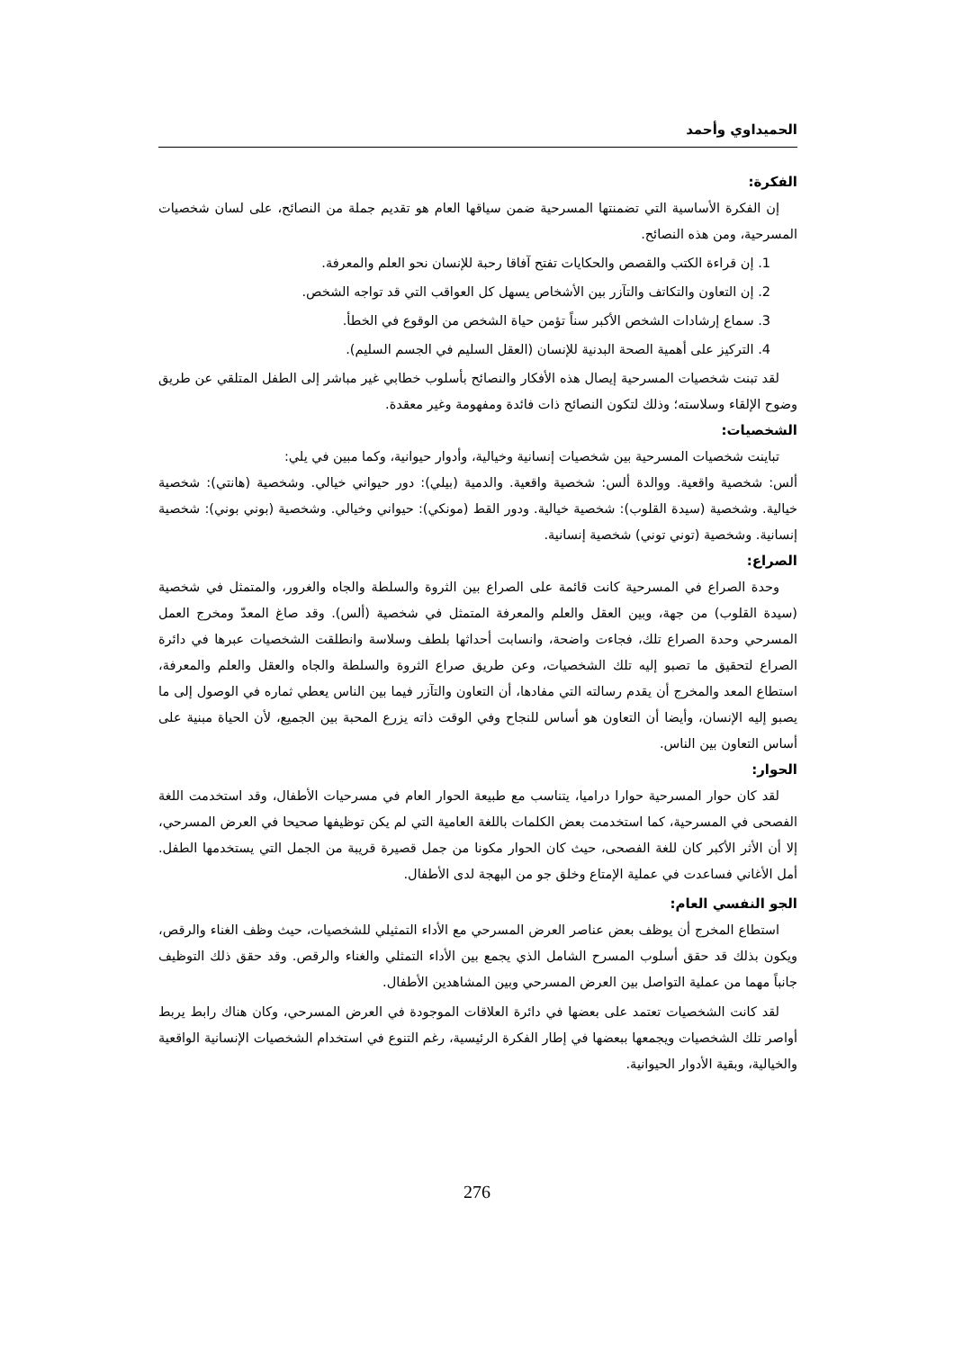الحميداوي وأحمد
الفكرة:
إن الفكرة الأساسية التي تضمنتها المسرحية ضمن سياقها العام هو تقديم جملة من النصائح، على لسان شخصيات المسرحية، ومن هذه النصائح.
1. إن قراءة الكتب والقصص والحكايات تفتح آفاقا رحبة للإنسان نحو العلم والمعرفة.
2. إن التعاون والتكاتف والتآزر بين الأشخاص يسهل كل العواقب التي قد تواجه الشخص.
3. سماع إرشادات الشخص الأكبر سناً تؤمن حياة الشخص من الوقوع في الخطأ.
4. التركيز على أهمية الصحة البدنية للإنسان (العقل السليم في الجسم السليم).
لقد تبنت شخصيات المسرحية إيصال هذه الأفكار والنصائح بأسلوب خطابي غير مباشر إلى الطفل المتلقي عن طريق وضوح الإلقاء وسلاسته؛ وذلك لتكون النصائح ذات فائدة ومفهومة وغير معقدة.
الشخصيات:
تباينت شخصيات المسرحية بين شخصيات إنسانية وخيالية، وأدوار حيوانية، وكما مبين في يلي:
ألس: شخصية واقعية. ووالدة ألس: شخصية واقعية. والدمية (بيلي): دور حيواني خيالي. وشخصية (هانتي): شخصية خيالية. وشخصية (سيدة القلوب): شخصية خيالية. ودور القط (مونكي): حيواني وخيالي. وشخصية (بوني بوني): شخصية إنسانية. وشخصية (توني توني) شخصية إنسانية.
الصراع:
وحدة الصراع في المسرحية كانت قائمة على الصراع بين الثروة والسلطة والجاه والغرور، والمتمثل في شخصية (سيدة القلوب) من جهة، وبين العقل والعلم والمعرفة المتمثل في شخصية (ألس). وقد صاغ المعدّ ومخرج العمل المسرحي وحدة الصراع تلك، فجاءت واضحة، وانسابت أحداثها بلطف وسلاسة وانطلقت الشخصيات عبرها في دائرة الصراع لتحقيق ما تصبو إليه تلك الشخصيات، وعن طريق صراع الثروة والسلطة والجاه والعقل والعلم والمعرفة، استطاع المعد والمخرج أن يقدم رسالته التي مفادها، أن التعاون والتآزر فيما بين الناس يعطي ثماره في الوصول إلى ما يصبو إليه الإنسان، وأيضا أن التعاون هو أساس للنجاح وفي الوقت ذاته يزرع المحبة بين الجميع، لأن الحياة مبنية على أساس التعاون بين الناس.
الحوار:
لقد كان حوار المسرحية حوارا دراميا، يتناسب مع طبيعة الحوار العام في مسرحيات الأطفال، وقد استخدمت اللغة الفصحى في المسرحية، كما استخدمت بعض الكلمات باللغة العامية التي لم يكن توظيفها صحيحا في العرض المسرحي، إلا أن الأثر الأكبر كان للغة الفصحى، حيث كان الحوار مكونا من جمل قصيرة قريبة من الجمل التي يستخدمها الطفل. أمل الأغاني فساعدت في عملية الإمتاع وخلق جو من البهجة لدى الأطفال.
الجو النفسي العام:
استطاع المخرج أن يوظف بعض عناصر العرض المسرحي مع الأداء التمثيلي للشخصيات، حيث وظف الغناء والرقص، ويكون بذلك قد حقق أسلوب المسرح الشامل الذي يجمع بين الأداء التمثلي والغناء والرقص. وقد حقق ذلك التوظيف جانباً مهما من عملية التواصل بين العرض المسرحي وبين المشاهدين الأطفال.
لقد كانت الشخصيات تعتمد على بعضها في دائرة العلاقات الموجودة في العرض المسرحي، وكان هناك رابط يربط أواصر تلك الشخصيات ويجمعها ببعضها في إطار الفكرة الرئيسية، رغم التنوع في استخدام الشخصيات الإنسانية الواقعية والخيالية، وبقية الأدوار الحيوانية.
276